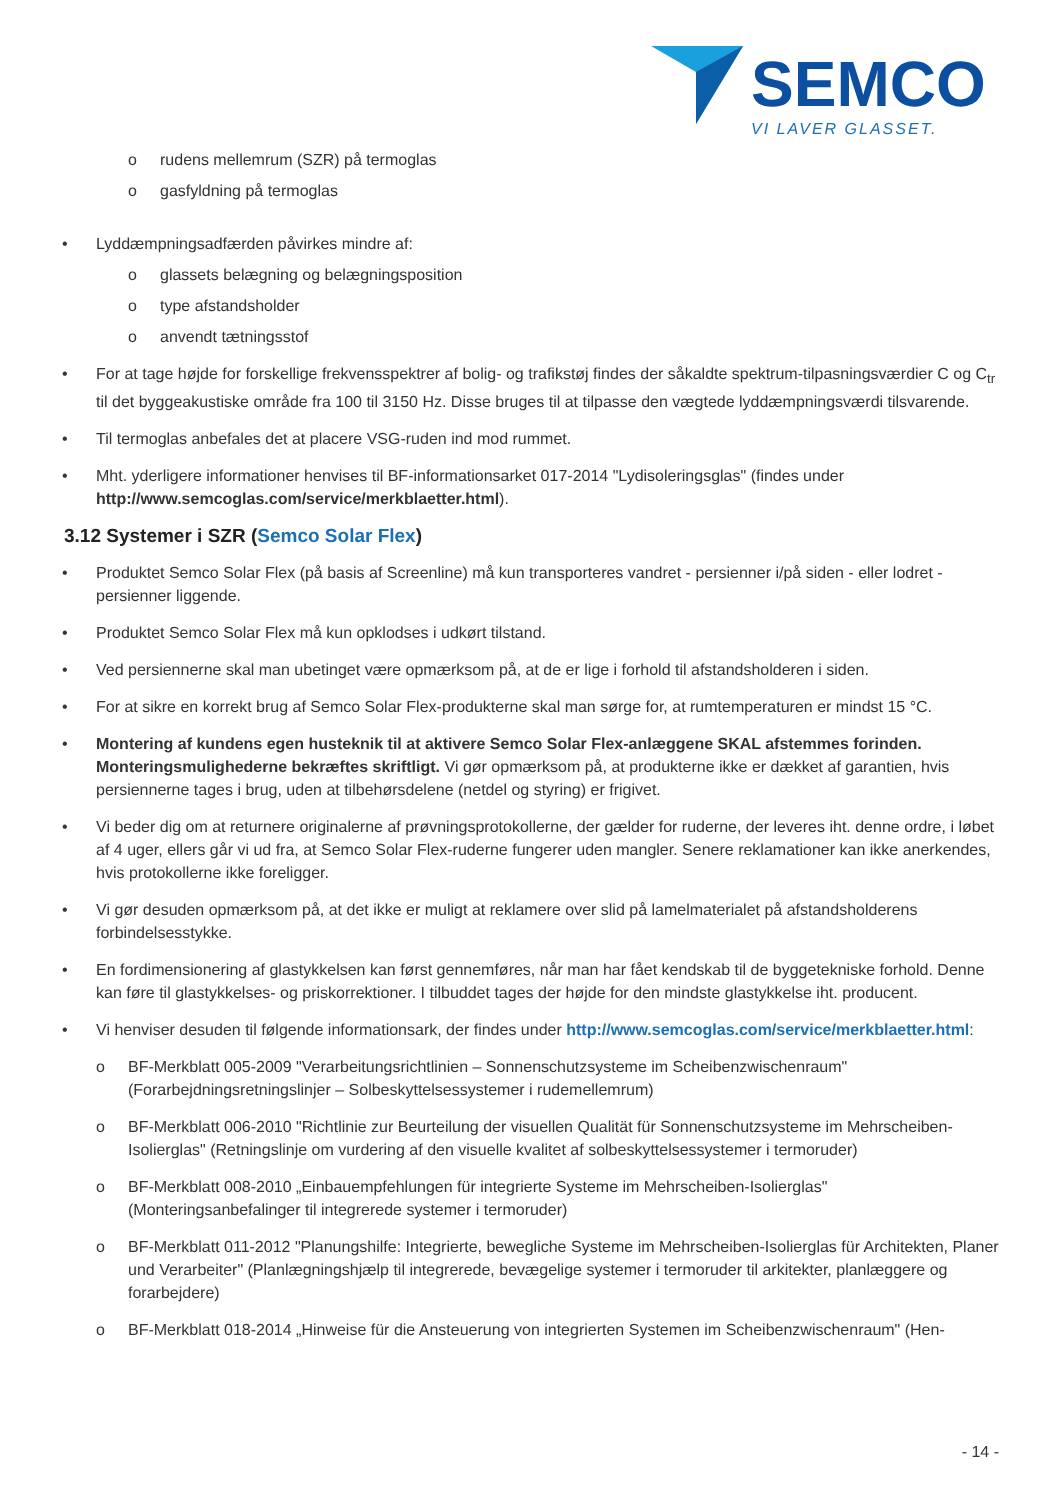SEMCO
VI LAVER GLASSET.
o rudens mellemrum (SZR) på termoglas
o gasfyldning på termoglas
• Lyddæmpningsadfærden påvirkes mindre af:
o glassets belægning og belægningsposition
o type afstandsholder
o anvendt tætningsstof
• For at tage højde for forskellige frekvensspektrer af bolig- og trafikstøj findes der såkaldte spektrum-tilpasningsværdier C og C<sub>tr</sub> til det byggeakustiske område fra 100 til 3150 Hz. Disse bruges til at tilpasse den vægtede lyddæmpningsværdi tilsvarende.
• Til termoglas anbefales det at placere VSG-ruden ind mod rummet.
• Mht. yderligere informationer henvises til BF-informationsarket 017-2014 "Lydisoleringsglas" (findes under http://www.semcoglas.com/service/merkblaetter.html).
3.12 Systemer i SZR (Semco Solar Flex)
• Produktet Semco Solar Flex (på basis af Screenline) må kun transporteres vandret - persienner i/på siden - eller lodret - persienner liggende.
• Produktet Semco Solar Flex må kun opklodses i udkørt tilstand.
• Ved persiennerne skal man ubetinget være opmærksom på, at de er lige i forhold til afstandsholderen i siden.
• For at sikre en korrekt brug af Semco Solar Flex-produkterne skal man sørge for, at rumtemperaturen er mindst 15 °C.
• Montering af kundens egen husteknik til at aktivere Semco Solar Flex-anlæggene SKAL afstemmes forinden. Monteringsmulighederne bekræftes skriftligt. Vi gør opmærksom på, at produkterne ikke er dækket af garantien, hvis persiennerne tages i brug, uden at tilbehørsdelene (netdel og styring) er frigivet.
• Vi beder dig om at returnere originalerne af prøvningsprotokollerne, der gælder for ruderne, der leveres iht. denne ordre, i løbet af 4 uger, ellers går vi ud fra, at Semco Solar Flex-ruderne fungerer uden mangler. Senere reklamationer kan ikke anerkendes, hvis protokollerne ikke foreligger.
• Vi gør desuden opmærksom på, at det ikke er muligt at reklamere over slid på lamelmaterialet på afstandsholderens forbindelsesstykke.
• En fordimensionering af glastykkelsen kan først gennemføres, når man har fået kendskab til de byggetekniske forhold. Denne kan føre til glastykkelses- og priskorrektioner. I tilbuddet tages der højde for den mindste glastykkelse iht. producent.
• Vi henviser desuden til følgende informationsark, der findes under http://www.semcoglas.com/service/merkblaetter.html:
o BF-Merkblatt 005-2009 "Verarbeitungsrichtlinien – Sonnenschutzsysteme im Scheibenzwischenraum" (Forarbejdningsretningslinjer – Solbeskyttelsessystemer i rudemellemrum)
o BF-Merkblatt 006-2010 "Richtlinie zur Beurteilung der visuellen Qualität für Sonnenschutzsysteme im Mehrscheiben-Isolierglas" (Retningslinje om vurdering af den visuelle kvalitet af solbeskyttelsessystemer i termoruder)
o BF-Merkblatt 008-2010 „Einbauempfehlungen für integrierte Systeme im Mehrscheiben-Isolierglas" (Monteringsanbefalinger til integrerede systemer i termoruder)
o BF-Merkblatt 011-2012 "Planungshilfe: Integrierte, bewegliche Systeme im Mehrscheiben-Isolierglas für Architekten, Planer und Verarbeiter" (Planlægningshjælp til integrerede, bevægelige systemer i termoruder til arkitekter, planlæggere og forarbejdere)
o BF-Merkblatt 018-2014 „Hinweise für die Ansteuerung von integrierten Systemen im Scheibenzwischenraum" (Hen-
- 14 -